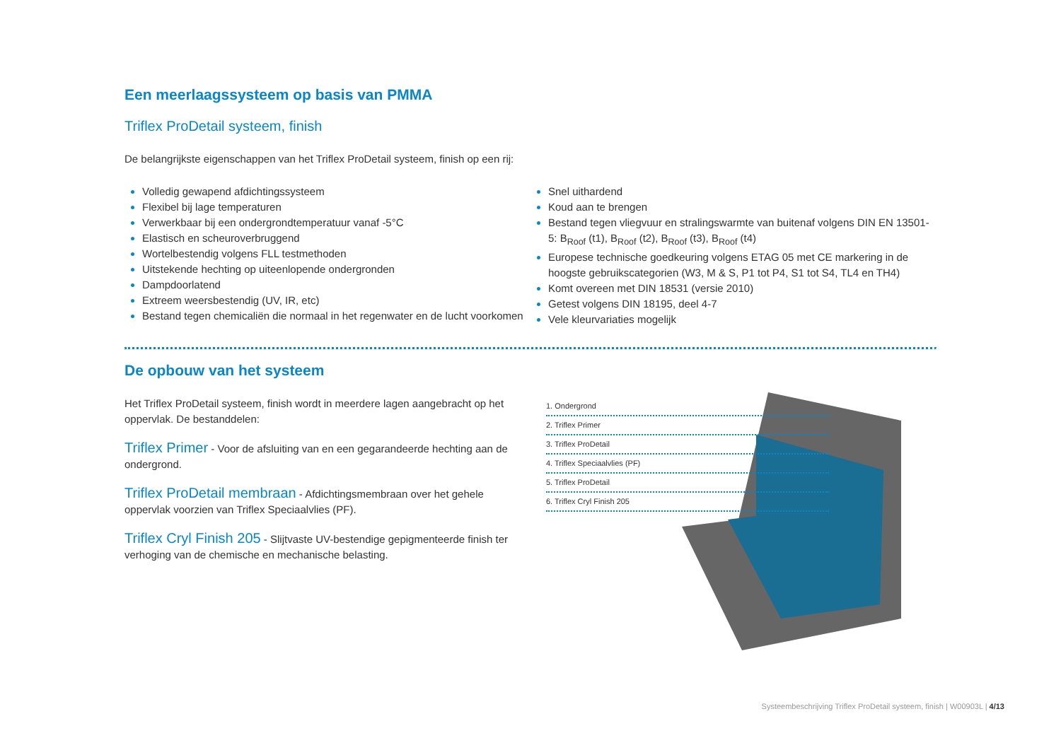Een meerlaagssysteem op basis van PMMA
Triflex ProDetail systeem, finish
De belangrijkste eigenschappen van het Triflex ProDetail systeem, finish op een rij:
Volledig gewapend afdichtingssysteem
Flexibel bij lage temperaturen
Verwerkbaar bij een ondergrondtemperatuur vanaf -5°C
Elastisch en scheuroverbruggend
Wortelbestendig volgens FLL testmethoden
Uitstekende hechting op uiteenlopende ondergronden
Dampdoorlatend
Extreem weersbestendig (UV, IR, etc)
Bestand tegen chemicaliën die normaal in het regenwater en de lucht voorkomen
Snel uithardend
Koud aan te brengen
Bestand tegen vliegvuur en stralingswarmte van buitenaf volgens DIN EN 13501-5: B<sub>Roof</sub> (t1), B<sub>Roof</sub> (t2), B<sub>Roof</sub> (t3), B<sub>Roof</sub> (t4)
Europese technische goedkeuring volgens ETAG 05 met CE markering in de hoogste gebruikscategorien (W3, M & S, P1 tot P4, S1 tot S4, TL4 en TH4)
Komt overeen met DIN 18531 (versie 2010)
Getest volgens DIN 18195, deel 4-7
Vele kleurvariaties mogelijk
De opbouw van het systeem
Het Triflex ProDetail systeem, finish wordt in meerdere lagen aangebracht op het oppervlak. De bestanddelen:
Triflex Primer - Voor de afsluiting van en een gegarandeerde hechting aan de ondergrond.
Triflex ProDetail membraan - Afdichtingsmembraan over het gehele oppervlak voorzien van Triflex Speciaalvlies (PF).
Triflex Cryl Finish 205 - Slijtvaste UV-bestendige gepigmenteerde finish ter verhoging van de chemische en mechanische belasting.
1. Ondergrond
2. Triflex Primer
3. Triflex ProDetail
4. Triflex Speciaalvlies (PF)
5. Triflex ProDetail
6. Triflex Cryl Finish 205
Systeembeschrijving Triflex ProDetail systeem, finish | W00903L | 4/13